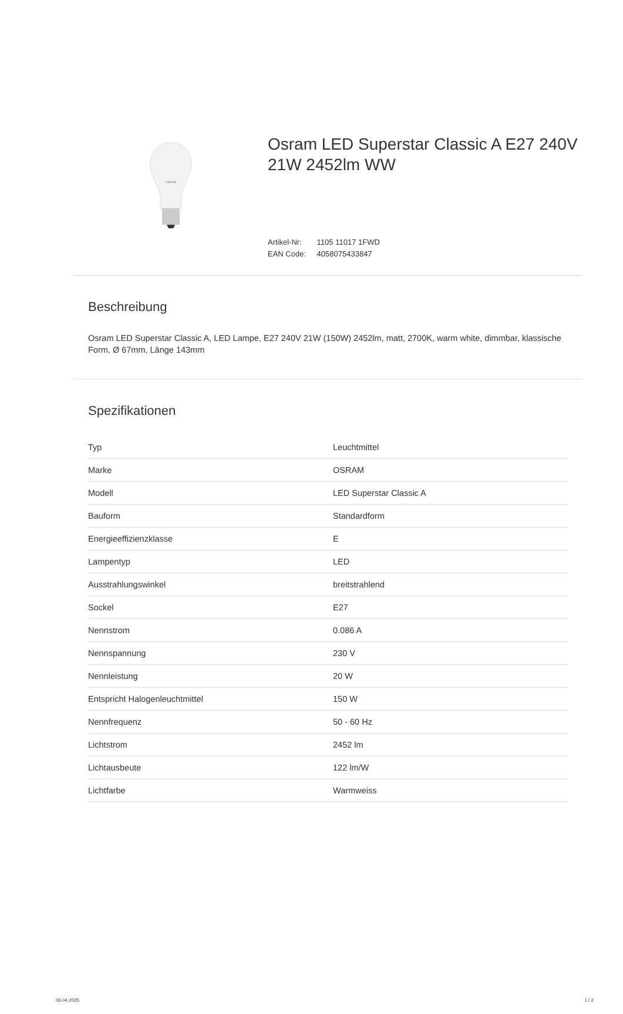OSRAM
Osram LED Superstar Classic A E27 240V 21W 2452lm WW
Artikel-Nr: 1105 11017 1FWD
EAN Code: 4058075433847
Beschreibung
Osram LED Superstar Classic A, LED Lampe, E27 240V 21W (150W) 2452lm, matt, 2700K, warm white, dimmbar, klassische Form, Ø 67mm, Länge 143mm
Spezifikationen
| Typ | Leuchtmittel |
| Marke | OSRAM |
| Modell | LED Superstar Classic A |
| Bauform | Standardform |
| Energieeffizienzklasse | E |
| Lampentyp | LED |
| Ausstrahlungswinkel | breitstrahlend |
| Sockel | E27 |
| Nennstrom | 0.086 A |
| Nennspannung | 230 V |
| Nennleistung | 20 W |
| Entspricht Halogenleuchtmittel | 150 W |
| Nennfrequenz | 50 - 60 Hz |
| Lichtstrom | 2452 lm |
| Lichtausbeute | 122 lm/W |
| Lichtfarbe | Warmweiss |
06.04.2025 1 / 2